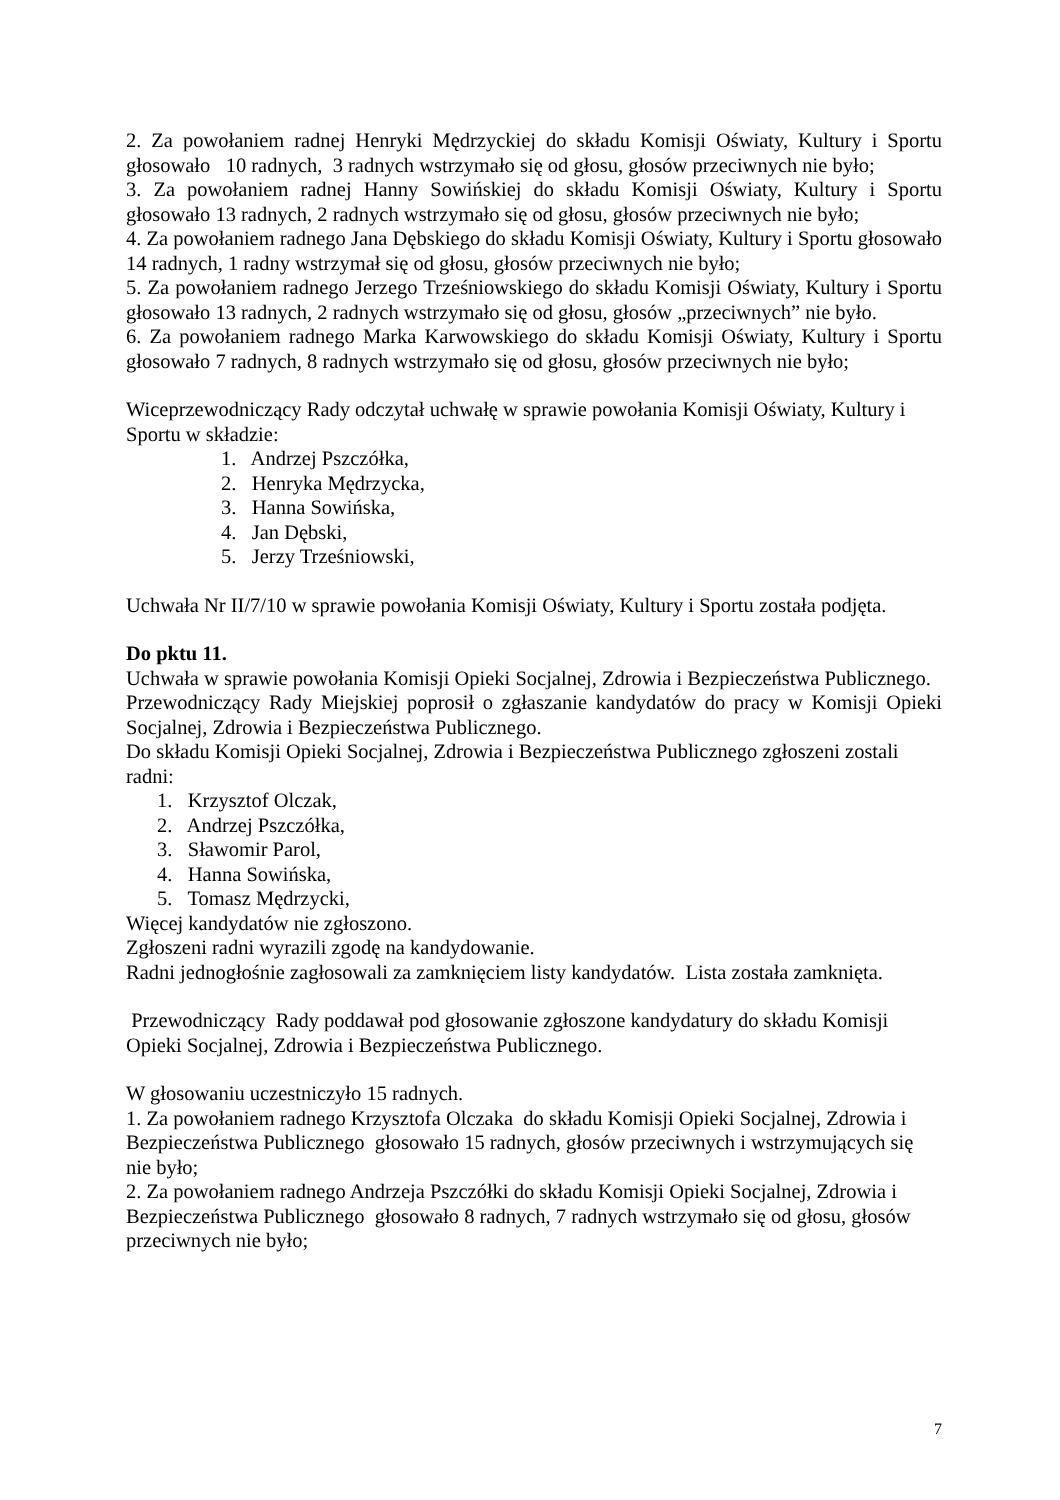2. Za powołaniem radnej Henryki Mędrzyckiej do składu Komisji Oświaty, Kultury i Sportu głosowało 10 radnych, 3 radnych wstrzymało się od głosu, głosów przeciwnych nie było;
3. Za powołaniem radnej Hanny Sowińskiej do składu Komisji Oświaty, Kultury i Sportu głosowało 13 radnych, 2 radnych wstrzymało się od głosu, głosów przeciwnych nie było;
4. Za powołaniem radnego Jana Dębskiego do składu Komisji Oświaty, Kultury i Sportu głosowało 14 radnych, 1 radny wstrzymał się od głosu, głosów przeciwnych nie było;
5. Za powołaniem radnego Jerzego Trześniowskiego do składu Komisji Oświaty, Kultury i Sportu głosowało 13 radnych, 2 radnych wstrzymało się od głosu, głosów „przeciwnych” nie było.
6. Za powołaniem radnego Marka Karwowskiego do składu Komisji Oświaty, Kultury i Sportu głosowało 7 radnych, 8 radnych wstrzymało się od głosu, głosów przeciwnych nie było;
Wiceprzewodniczący Rady odczytał uchwałę w sprawie powołania Komisji Oświaty, Kultury i Sportu w składzie:
1. Andrzej Pszczółka,
2. Henryka Mędrzycka,
3. Hanna Sowińska,
4. Jan Dębski,
5. Jerzy Trześniowski,
Uchwała Nr II/7/10 w sprawie powołania Komisji Oświaty, Kultury i Sportu została podjęta.
Do pktu 11.
Uchwała w sprawie powołania Komisji Opieki Socjalnej, Zdrowia i Bezpieczeństwa Publicznego.
Przewodniczący Rady Miejskiej poprosił o zgłaszanie kandydatów do pracy w Komisji Opieki Socjalnej, Zdrowia i Bezpieczeństwa Publicznego.
Do składu Komisji Opieki Socjalnej, Zdrowia i Bezpieczeństwa Publicznego zgłoszeni zostali radni:
1. Krzysztof Olczak,
2. Andrzej Pszczółka,
3. Sławomir Parol,
4. Hanna Sowińska,
5. Tomasz Mędrzycki,
Więcej kandydatów nie zgłoszono.
Zgłoszeni radni wyrazili zgodę na kandydowanie.
Radni jednogłośnie zagłosowali za zamknięciem listy kandydatów. Lista została zamknięta.
Przewodniczący Rady poddawał pod głosowanie zgłoszone kandydatury do składu Komisji Opieki Socjalnej, Zdrowia i Bezpieczeństwa Publicznego.
W głosowaniu uczestniczyło 15 radnych.
1. Za powołaniem radnego Krzysztofa Olczaka do składu Komisji Opieki Socjalnej, Zdrowia i Bezpieczeństwa Publicznego głosowało 15 radnych, głosów przeciwnych i wstrzymujących się nie było;
2. Za powołaniem radnego Andrzeja Pszczółki do składu Komisji Opieki Socjalnej, Zdrowia i Bezpieczeństwa Publicznego głosowało 8 radnych, 7 radnych wstrzymało się od głosu, głosów przeciwnych nie było;
7